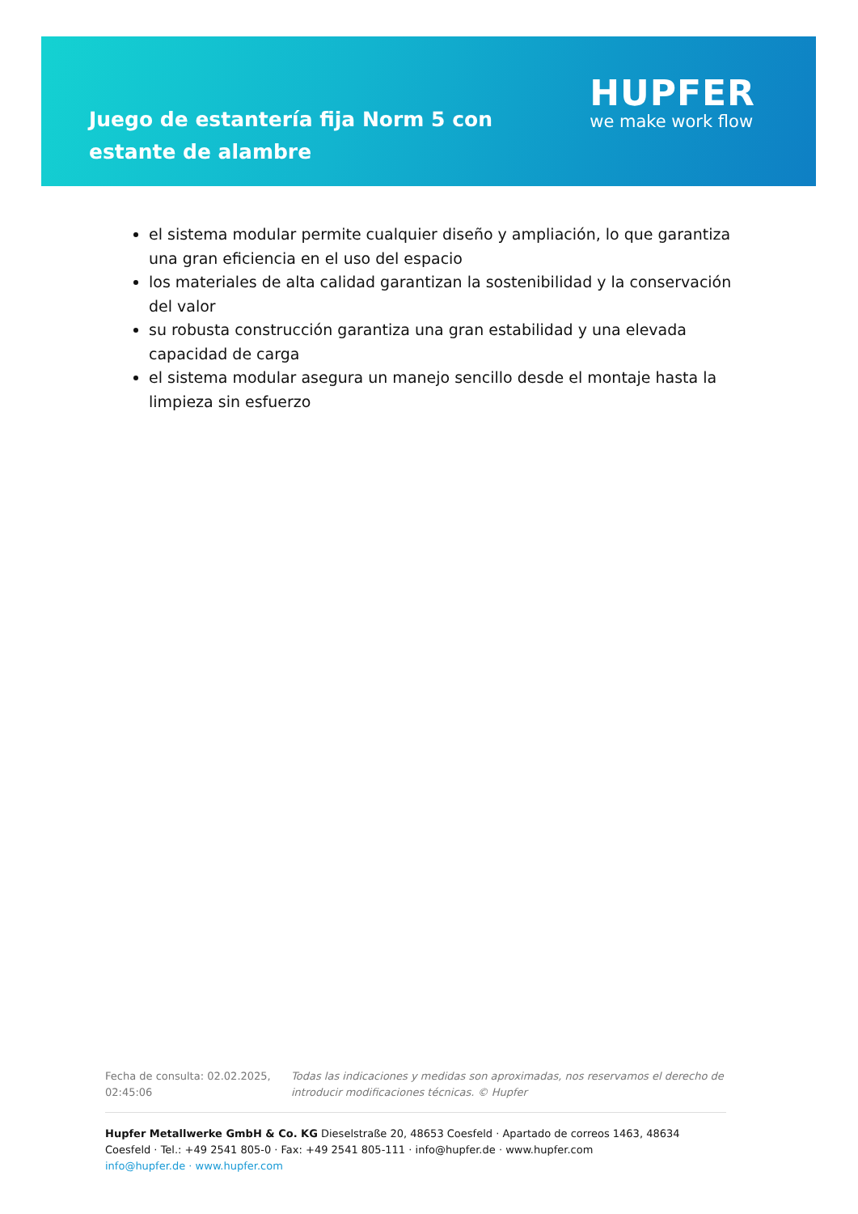Juego de estantería fija Norm 5 con estante de alambre
HUPFER
we make work flow
el sistema modular permite cualquier diseño y ampliación, lo que garantiza una gran eficiencia en el uso del espacio
los materiales de alta calidad garantizan la sostenibilidad y la conservación del valor
su robusta construcción garantiza una gran estabilidad y una elevada capacidad de carga
el sistema modular asegura un manejo sencillo desde el montaje hasta la limpieza sin esfuerzo
Fecha de consulta: 02.02.2025, 02:45:06
Todas las indicaciones y medidas son aproximadas, nos reservamos el derecho de introducir modificaciones técnicas. © Hupfer
Hupfer Metallwerke GmbH & Co. KG Dieselstraße 20, 48653 Coesfeld · Apartado de correos 1463, 48634 Coesfeld · Tel.: +49 2541 805-0 · Fax: +49 2541 805-111 · info@hupfer.de · www.hupfer.com
info@hupfer.de · www.hupfer.com